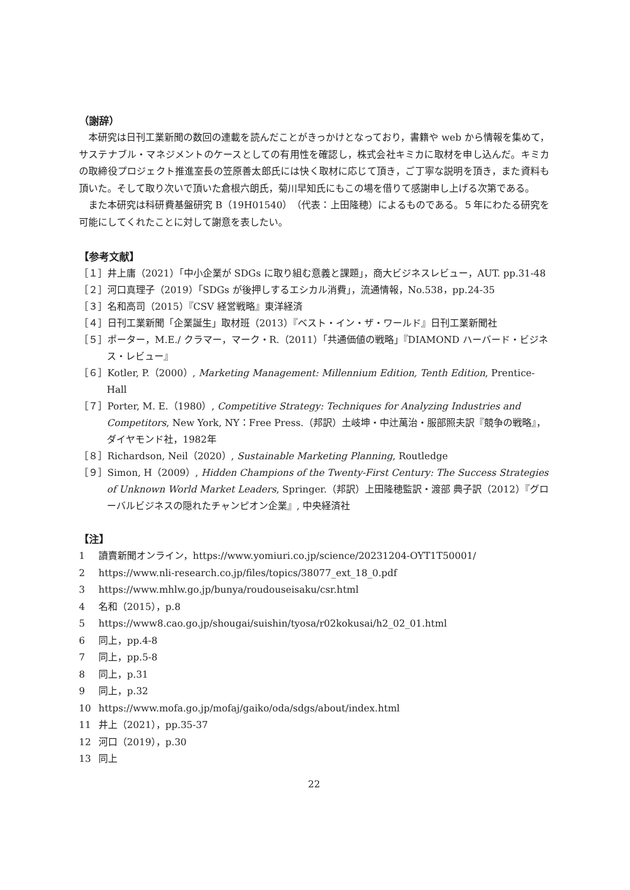（謝辞）
本研究は日刊工業新聞の数回の連載を読んだことがきっかけとなっており，書籍や web から情報を集めて，サステナブル・マネジメントのケースとしての有用性を確認し，株式会社キミカに取材を申し込んだ。キミカの取締役プロジェクト推進室長の笠原善太郎氏には快く取材に応じて頂き，ご丁寧な説明を頂き，また資料も頂いた。そして取り次いで頂いた倉根六朗氏，菊川早知氏にもこの場を借りて感謝申し上げる次第である。
また本研究は科研費基盤研究 B（19H01540）（代表：上田隆穂）によるものである。５年にわたる研究を可能にしてくれたことに対して謝意を表したい。
【参考文献】
［１］井上庸（2021）「中小企業が SDGs に取り組む意義と課題」，商大ビジネスレビュー，AUT. pp.31-48
［２］河口真理子（2019）「SDGs が後押しするエシカル消費」，流通情報，No.538，pp.24-35
［３］名和高司（2015）『CSV 経営戦略』東洋経済
［４］日刊工業新聞「企業誕生」取材班（2013）『ベスト・イン・ザ・ワールド』日刊工業新聞社
［５］ポーター，M.E./ クラマー，マーク・R.（2011）「共通価値の戦略」『DIAMOND ハーバード・ビジネス・レビュー』
［６］Kotler, P.（2000）, Marketing Management: Millennium Edition, Tenth Edition, Prentice-Hall
［７］Porter, M. E.（1980）, Competitive Strategy: Techniques for Analyzing Industries and Competitors, New York, NY：Free Press.（邦訳）土岐坤・中辻萬治・服部照夫訳『競争の戦略』，ダイヤモンド社，1982年
［８］Richardson, Neil（2020）, Sustainable Marketing Planning, Routledge
［９］Simon, H（2009）, Hidden Champions of the Twenty-First Century: The Success Strategies of Unknown World Market Leaders, Springer.（邦訳）上田隆穂監訳・渡部 典子訳（2012）『グローバルビジネスの隠れたチャンピオン企業』, 中央経済社
【注】
1 讀賣新聞オンライン，https://www.yomiuri.co.jp/science/20231204-OYT1T50001/
2 https://www.nli-research.co.jp/files/topics/38077_ext_18_0.pdf
3 https://www.mhlw.go.jp/bunya/roudouseisaku/csr.html
4 名和（2015），p.8
5 https://www8.cao.go.jp/shougai/suishin/tyosa/r02kokusai/h2_02_01.html
6 同上，pp.4-8
7 同上，pp.5-8
8 同上，p.31
9 同上，p.32
10 https://www.mofa.go.jp/mofaj/gaiko/oda/sdgs/about/index.html
11 井上（2021），pp.35-37
12 河口（2019），p.30
13 同上
22